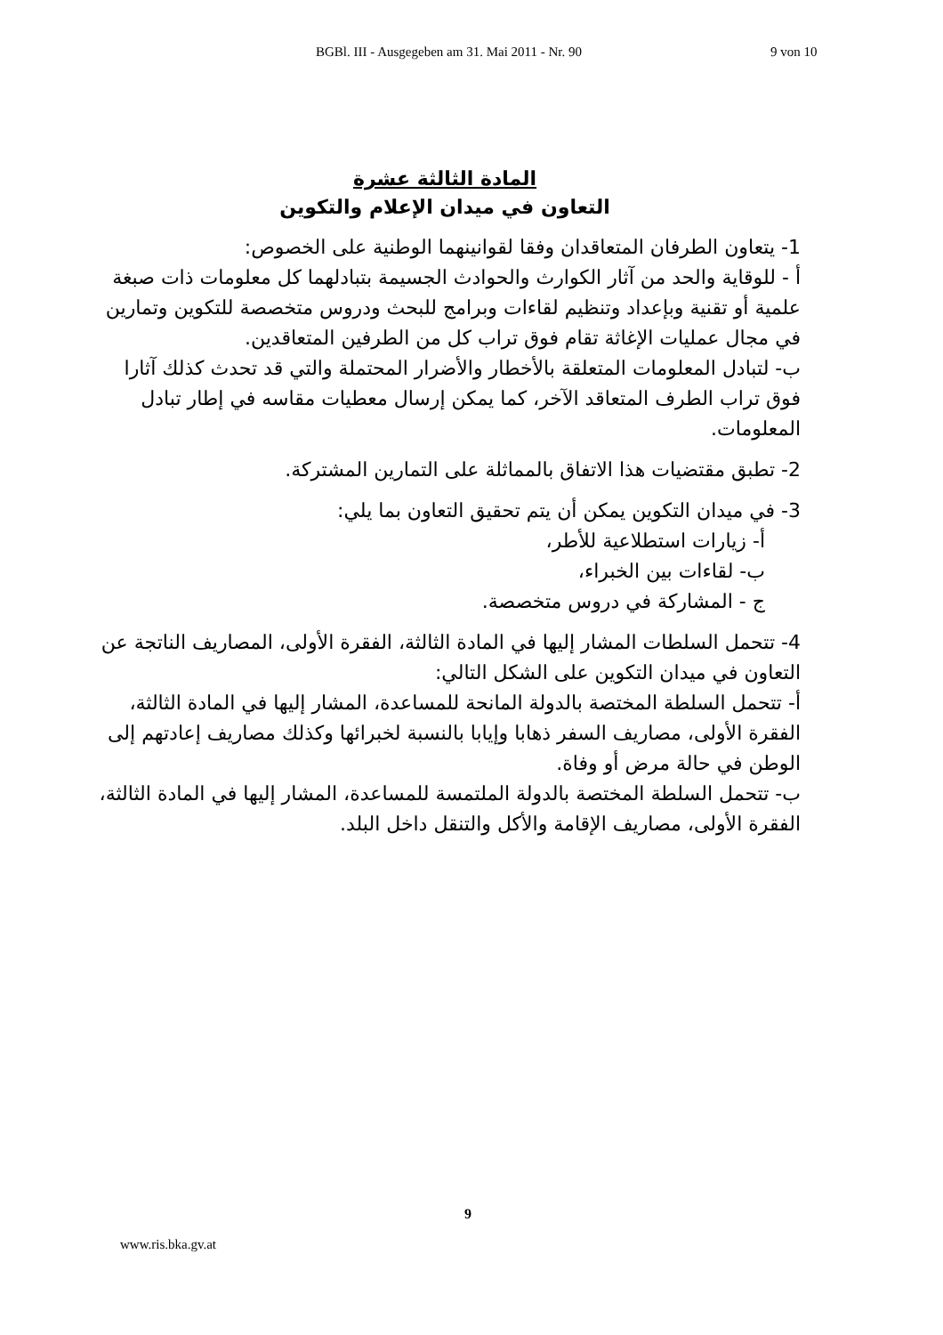BGBl. III - Ausgegeben am 31. Mai 2011 - Nr. 90 9 von 10
المادة الثالثة عشرة
التعاون في ميدان الإعلام والتكوين
1- يتعاون الطرفان المتعاقدان وفقا لقوانينهما الوطنية على الخصوص:
أ - للوقاية والحد من آثار الكوارث والحوادث الجسيمة بتبادلهما كل معلومات ذات صبغة علمية أو تقنية وبإعداد وتنظيم لقاءات وبرامج للبحث ودروس متخصصة للتكوين وتمارين في مجال عمليات الإغاثة تقام فوق تراب كل من الطرفين المتعاقدين.
ب- لتبادل المعلومات المتعلقة بالأخطار والأضرار المحتملة والتي قد تحدث كذلك آثارا فوق تراب الطرف المتعاقد الآخر، كما يمكن إرسال معطيات مقاسه في إطار تبادل المعلومات.
2- تطبق مقتضيات هذا الاتفاق بالمماثلة على التمارين المشتركة.
3- في ميدان التكوين يمكن أن يتم تحقيق التعاون بما يلي:
أ- زيارات استطلاعية للأطر،
ب- لقاءات بين الخبراء،
ج - المشاركة في دروس متخصصة.
4- تتحمل السلطات المشار إليها في المادة الثالثة، الفقرة الأولى، المصاريف الناتجة عن التعاون في ميدان التكوين على الشكل التالي:
أ- تتحمل السلطة المختصة بالدولة المانحة للمساعدة، المشار إليها في المادة الثالثة، الفقرة الأولى، مصاريف السفر ذهابا وإيابا بالنسبة لخبرائها وكذلك مصاريف إعادتهم إلى الوطن في حالة مرض أو وفاة.
ب- تتحمل السلطة المختصة بالدولة الملتمسة للمساعدة، المشار إليها في المادة الثالثة، الفقرة الأولى، مصاريف الإقامة والأكل والتنقل داخل البلد.
9
www.ris.bka.gv.at